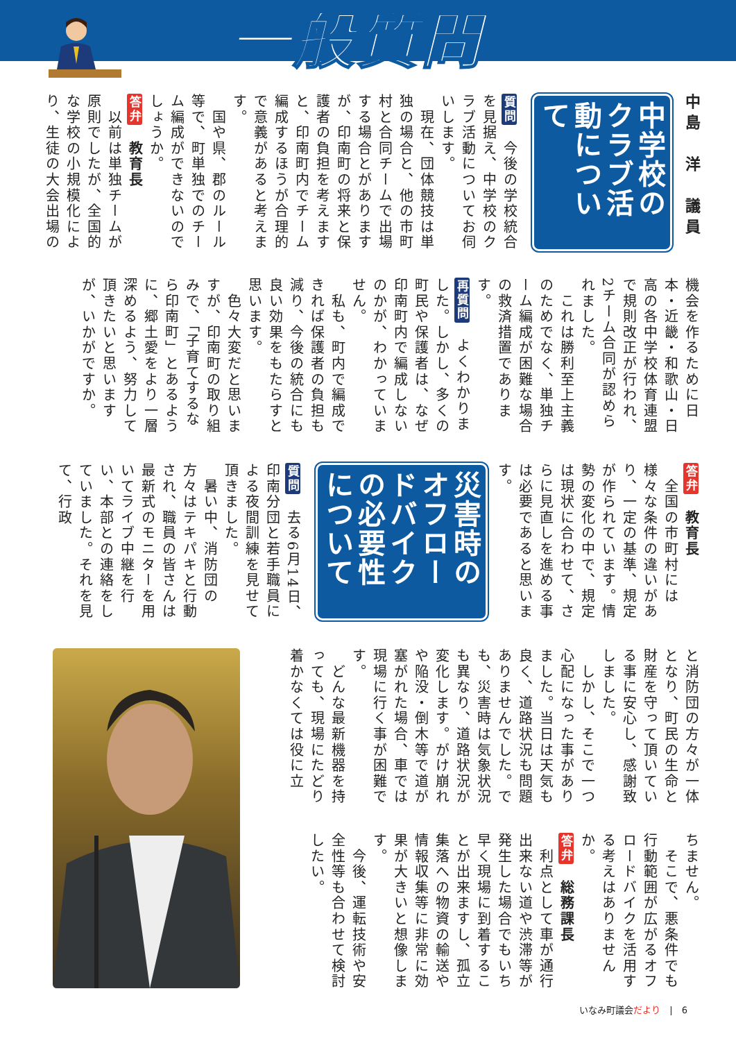一般質問
中島　洋　議員
中学校のクラブ活動について
質問　今後の学校統合を見据え、中学校のクラブ活動についてお伺いします。
　現在、団体競技は単独の場合と、他の市町村と合同チームで出場する場合とがありますが、印南町の将来と保護者の負担を考えますと、印南町内でチーム編成するほうが合理的で意義があると考えます。
　国や県、郡のルール等で、町単独でのチーム編成ができないのでしょうか。
答弁　教育長
　以前は単独チームが原則でしたが、全国的な学校の小規模化により、生徒の大会出場の
機会を作るために日本・近畿・和歌山・日高の各中学校体育連盟で規則改正が行われ、2チーム合同が認められました。
　これは勝利至上主義のためでなく、単独チーム編成が困難な場合の救済措置であります。
再質問　よくわかりました。しかし、多くの町民や保護者は、なぜ印南町内で編成しないのかが、わかっていません。
　私も、町内で編成できれば保護者の負担も減り、今後の統合にも良い効果をもたらすと思います。
　色々大変だと思いますが、印南町の取り組みで、「子育てするなら印南町」とあるように、郷土愛をより一層深めるよう、努力して頂きたいと思いますが、いかがですか。
答弁　教育長
　全国の市町村には様々な条件の違いがあり、一定の基準、規定が作られています。情勢の変化の中で、規定は現状に合わせて、さらに見直しを進める事は必要であると思います。
災害時のオフロードバイクの必要性について
質問　去る6月14日、印南分団と若手職員による夜間訓練を見せて頂きました。
　暑い中、消防団の方々はテキパキと行動され、職員の皆さんは最新式のモニターを用いてライブ中継を行い、本部との連絡をしていました。それを見て、行政
と消防団の方々が一体となり、町民の生命と財産を守って頂いている事に安心し、感謝致しました。
　しかし、そこで一つ心配になった事がありました。当日は天気も良く、道路状況も問題ありませんでした。でも、災害時は気象状況も異なり、道路状況が変化します。がけ崩れや陥没・倒木等で道が塞がれた場合、車では現場に行く事が困難です。
　どんな最新機器を持っても、現場にたどり着かなくては役に立
ちません。
　そこで、悪条件でも行動範囲が広がるオフロードバイクを活用する考えはありませんか。
答弁　総務課長
　利点として車が通行出来ない道や渋滞等が発生した場合でもいち早く現場に到着することが出来ますし、孤立集落への物資の輸送や情報収集等に非常に効果が大きいと想像します。
　今後、運転技術や安全性等も合わせて検討したい。
いなみ町議会だより　|　6